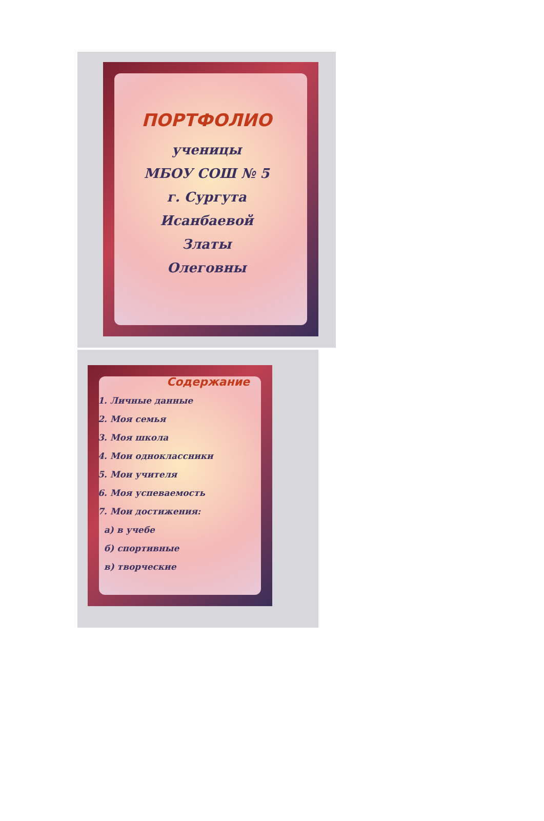ПОРТФОЛИО
ученицы
МБОУ СОШ № 5
г. Сургута
Исанбаевой
Златы
Олеговны
Содержание
1. Личные данные
2. Моя семья
3. Моя школа
4. Мои одноклассники
5. Мои учителя
6. Моя успеваемость
7. Мои достижения:
а) в учебе
б) спортивные
в) творческие